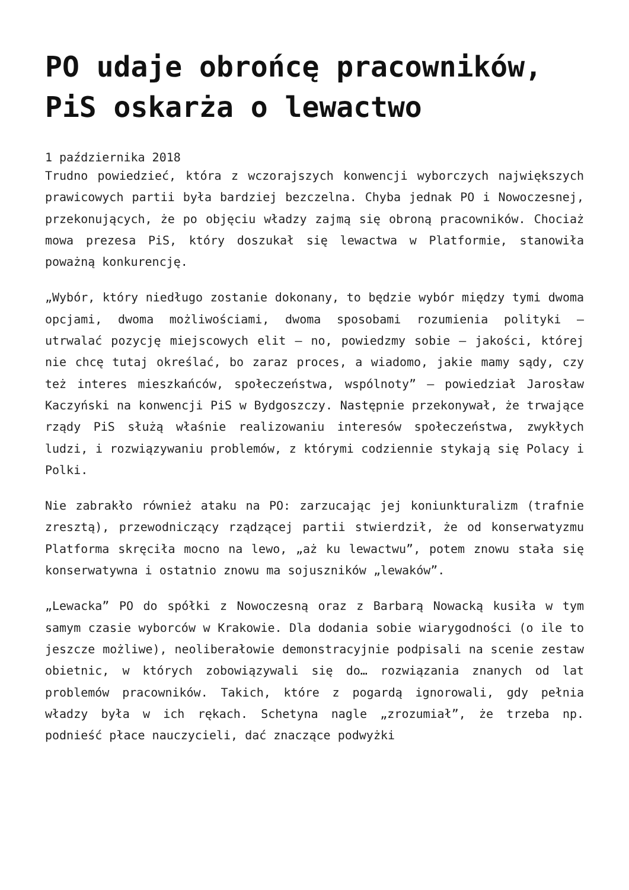PO udaje obrońcę pracowników, PiS oskarża o lewactwo
1 października 2018
Trudno powiedzieć, która z wczorajszych konwencji wyborczych największych prawicowych partii była bardziej bezczelna. Chyba jednak PO i Nowoczesnej, przekonujących, że po objęciu władzy zajmą się obroną pracowników. Chociaż mowa prezesa PiS, który doszukał się lewactwa w Platformie, stanowiła poważną konkurencję.
„Wybór, który niedługo zostanie dokonany, to będzie wybór między tymi dwoma opcjami, dwoma możliwościami, dwoma sposobami rozumienia polityki – utrwalać pozycję miejscowych elit – no, powiedzmy sobie – jakości, której nie chcę tutaj określać, bo zaraz proces, a wiadomo, jakie mamy sądy, czy też interes mieszkańców, społeczeństwa, wspólnoty” – powiedział Jarosław Kaczyński na konwencji PiS w Bydgoszczy. Następnie przekonywał, że trwające rządy PiS służą właśnie realizowaniu interesów społeczeństwa, zwykłych ludzi, i rozwiązywaniu problemów, z którymi codziennie stykają się Polacy i Polki.
Nie zabrakło również ataku na PO: zarzucając jej koniunkturalizm (trafnie zresztą), przewodniczący rządzącej partii stwierdził, że od konserwatyzmu Platforma skręciła mocno na lewo, „aż ku lewactwu”, potem znowu stała się konserwatywna i ostatnio znowu ma sojuszników „lewaków”.
„Lewacka” PO do spółki z Nowoczesną oraz z Barbarą Nowacką kusiła w tym samym czasie wyborców w Krakowie. Dla dodania sobie wiarygodności (o ile to jeszcze możliwe), neoliberałowie demonstracyjnie podpisali na scenie zestaw obietnic, w których zobowiązywali się do… rozwiązania znanych od lat problemów pracowników. Takich, które z pogardą ignorowali, gdy pełnia władzy była w ich rękach. Schetyna nagle „zrozumiał”, że trzeba np. podnieść płace nauczycieli, dać znaczące podwyżki